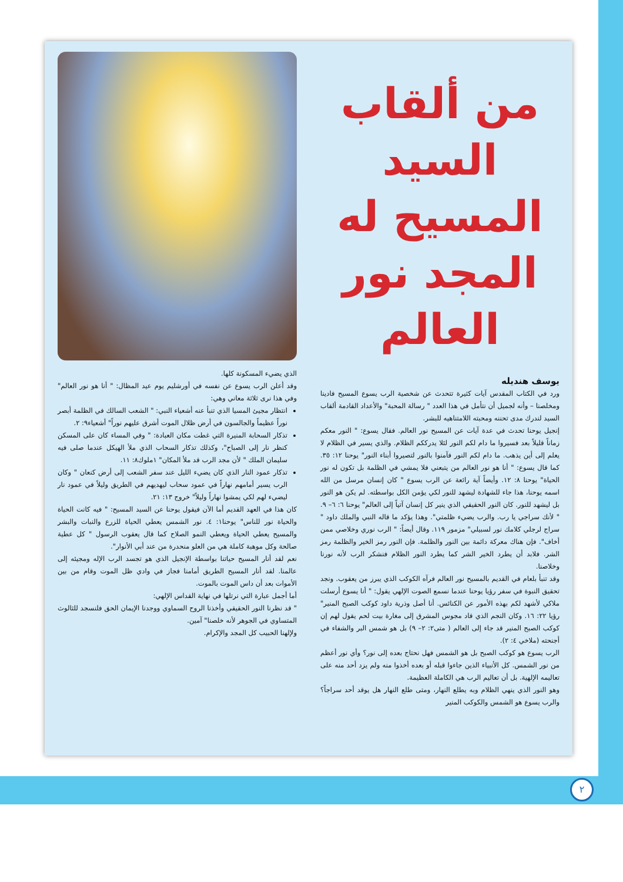من ألقاب السيد المسيح له المجد نور العالم
يوسف هنديله
ورد في الكتاب المقدس آيات كثيرة تتحدث عن شخصية الرب يسوع المسيح فادينا ومخلصنا – وأنه لجميل أن نتأمل في هذا العدد " رسالة المحبة" والأعداد القادمة ألقاب السيد لندرك مدى تحننه ومحبته اللامتناهيه للبشر.
إنجيل يوحنا تحدث في عدة آيات عن المسيح نور العالم. فقال يسوع: " النور معكم زماناً قليلاً بعد فسيروا ما دام لكم النور لئلا يدرككم الظلام. والذي يسير في الظلام لا يعلم إلى أين يذهب. ما دام لكم النور فآمنوا بالنور لتصيروا أبناء النور" يوحنا ١٢: ٣٥. كما قال يسوع: " أنا هو نور العالم من يتبعني فلا يمشي في الظلمة بل تكون له نور الحياة" يوحنا ٨: ١٢. وأيضاً آية رائعة عن الرب يسوع " كان إنسان مرسل من الله اسمه يوحنا، هذا جاء للشهادة ليشهد للنور لكي يؤمن الكل بواسطته. لم يكن هو النور بل ليشهد للنور. كان النور الحقيقي الذي ينير كل إنسان آتياً إلى العالم" يوحنا ٦: ٦– ٩. " لأنك سراجي يا رب. والرب يضيء ظلمتي". وهذا يؤكد ما قاله النبي والملك داود " سراج لرجلي كلامك نور لسبيلي" مزمور ١١٩. وقال أيضاً: " الرب نوري وخلاصي ممن أخاف". فإن هناك معركة دائمة بين النور والظلمة. فإن النور رمز الخير والظلمة رمز الشر. فلابد أن يطرد الخير الشر كما يطرد النور الظلام فنشكر الرب لأنه نورنا وخلاصنا.
وقد تنبأ بلعام في القديم بالمسيح نور العالم فرآه الكوكب الذي يبرز من يعقوب. ونجد تحقيق النبوة في سفر رؤيا يوحنا عندما نسمع الصوت الإلهي يقول: " أنا يسوع أرسلت ملاكي لأشهد لكم بهذه الأمور عن الكنائس. أنا أصل وذرية داود كوكب الصبح المنير" رؤيا ٢٢: ١٦. وكان النجم الذي قاد مجوس المشرق إلى مغارة بيت لحم يقول لهم إن كوكب الصبح المنير قد جاء إلى العالم ( متى٢: ٢– ٩) بل هو شمس البر والشفاء في أجنحته (ملاخي ٤: ٢).
الرب يسوع هو كوكب الصبح بل هو الشمس فهل نحتاج بعده إلى نور؟ وأي نور أعظم من نور الشمس. كل الأنبياء الذين جاءوا قبله أو بعده أخذوا منه ولم يزد أحد منه على تعاليمه الإلهية. بل أن تعاليم الرب هي الكاملة العظيمة.
وهو النور الذي ينهي الظلام وبه يطلع النهار، ومتى طلع النهار هل يوقد أحد سراجاً؟ والرب يسوع هو الشمس والكوكب المنير
الذي يضيء المسكونة كلها.
وقد أعلن الرب يسوع عن نفسه في أورشليم يوم عيد المظال: " أنا هو نور العالم" وفي هذا نرى ثلاثة معاني وهي:
انتظار مجيئ المسيا الذي تنبأ عنه أشعياء النبي: " الشعب السالك في الظلمة أبصر نوراً عظيماً والجالسون في أرض ظلال الموت أشرق عليهم نوراً" أشعياء٩: ٢.
تذكار السحابة المنيرة التي غطت مكان العبادة: " وفي المساء كان على المسكن كنظر نار إلى الصباح"، وكذلك تذكار السحاب الذي ملأ الهيكل عندما صلى فيه سليمان الملك " لأن مجد الرب قد ملأ المكان" ١ملوك٨: ١١.
تذكار عمود النار الذي كان يضيء الليل عند سفر الشعب إلى أرض كنعان " وكان الرب يسير أمامهم نهاراً في عمود سحاب ليهديهم في الطريق وليلاً في عمود نار ليضيء لهم لكي يمشوا نهاراً وليلاً" خروج ١٣: ٢١.
كان هذا في العهد القديم أما الآن فيقول يوحنا عن السيد المسيح: " فيه كانت الحياة والحياة نور للناس" يوحنا١: ٤. نور الشمس يعطي الحياة للزرع والنبات والبشر والمسيح يعطي الحياة ويعطي النمو الصلاح كما قال يعقوب الرسول " كل عطية صالحة وكل موهبة كاملة هي من العلو منحدرة من عند أبي الأنوار".
نعم لقد أنار المسيح حياتنا بواسطة الإنجيل الذي هو تجسد الرب الإله ومجيئه إلى عالمنا. لقد أنار المسيح الطريق أمامنا فجاز في وادي ظل الموت وقام من بين الأموات بعد أن داس الموت بالموت.
أما أجمل عبارة التي نرتلها في نهاية القداس الإلهي:
" قد نظرنا النور الحقيقي وأخذنا الروح السماوي ووجدنا الإيمان الحق فلنسجد للثالوث المتساوي في الجوهر لأنه خلصنا" آمين.
ولإلهنا الحبيب كل المجد والإكرام.
٢